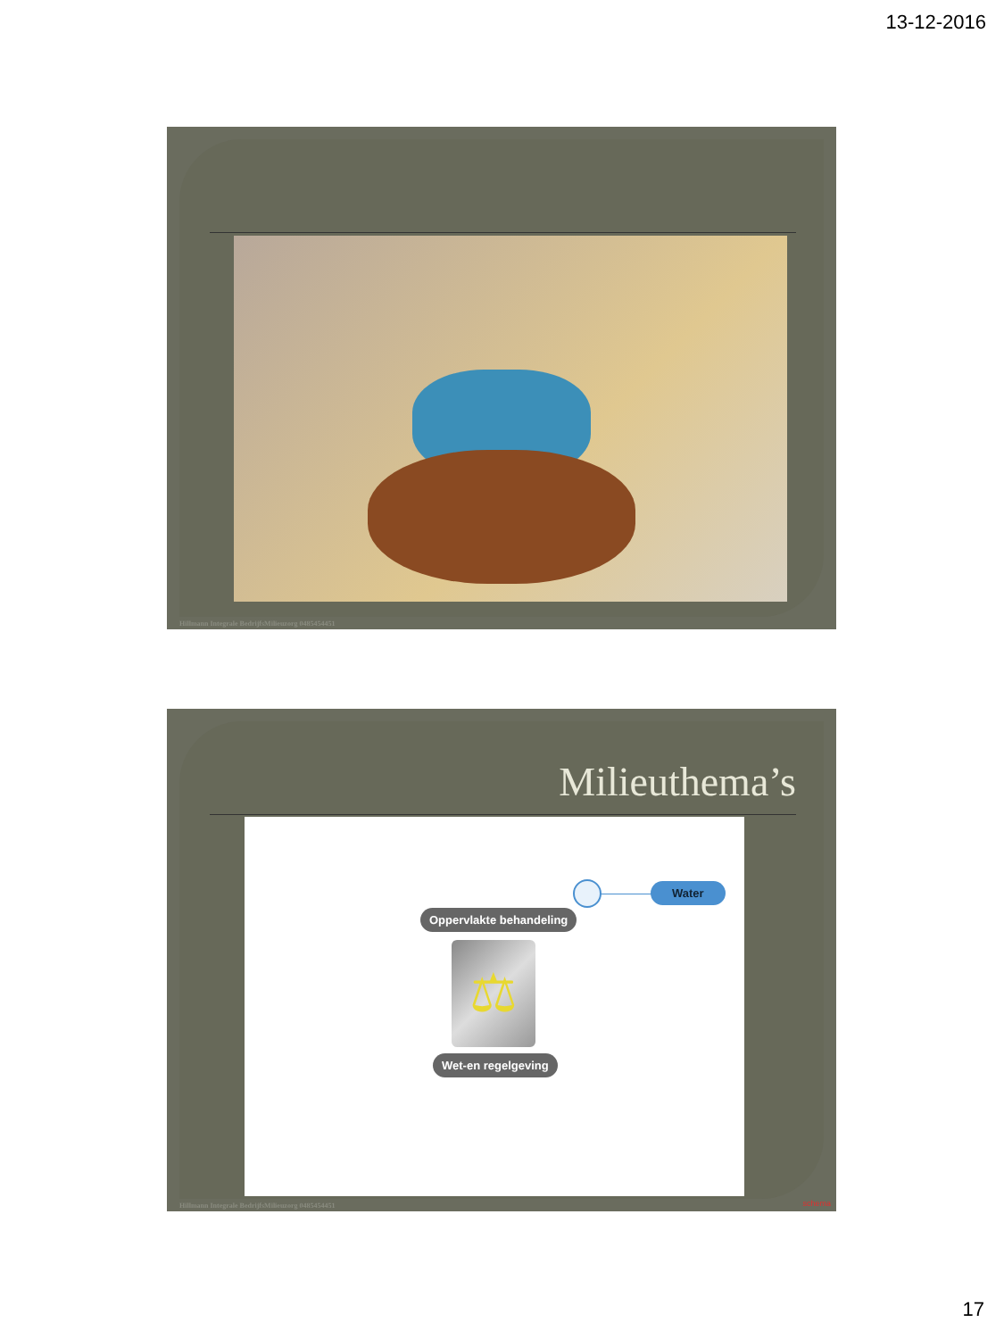13-12-2016
Hillmann Integrale BedrijfsMilieuzorg 0485454451
Milieuthema’s
Water
Oppervlakte behandeling
⚖
Wet-en regelgeving
Hillmann Integrale BedrijfsMilieuzorg 0485454451
schema
17